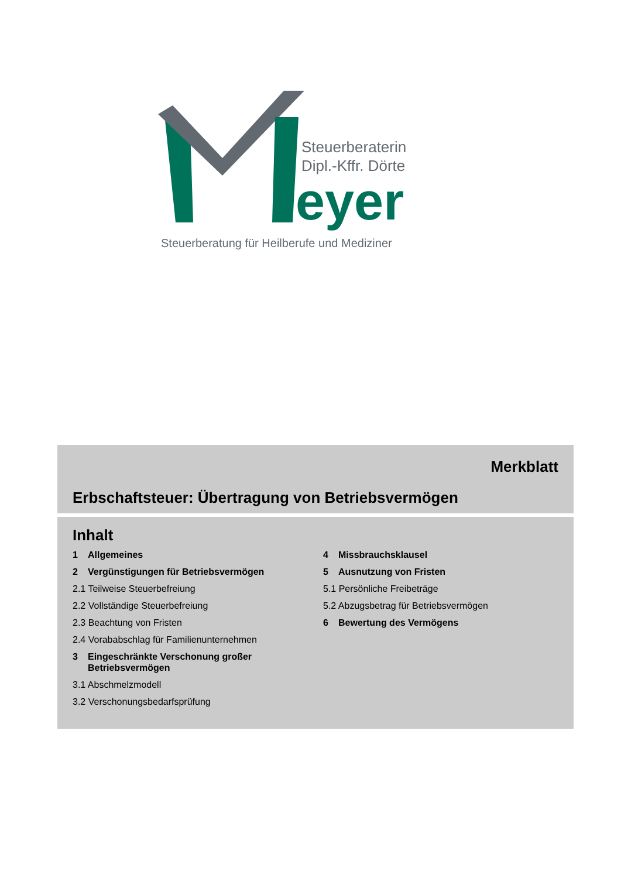Steuerberaterin
Dipl.-Kffr. Dörte
eyer
Steuerberatung für Heilberufe und Mediziner
Merkblatt
Erbschaftsteuer: Übertragung von Betriebsvermögen
Inhalt
1 Allgemeines
2 Vergünstigungen für Betriebsvermögen
2.1 Teilweise Steuerbefreiung
2.2 Vollständige Steuerbefreiung
2.3 Beachtung von Fristen
2.4 Vorababschlag für Familienunternehmen
3 Eingeschränkte Verschonung großer Betriebsvermögen
3.1 Abschmelzmodell
3.2 Verschonungsbedarfsprüfung
4 Missbrauchsklausel
5 Ausnutzung von Fristen
5.1 Persönliche Freibeträge
5.2 Abzugsbetrag für Betriebsvermögen
6 Bewertung des Vermögens